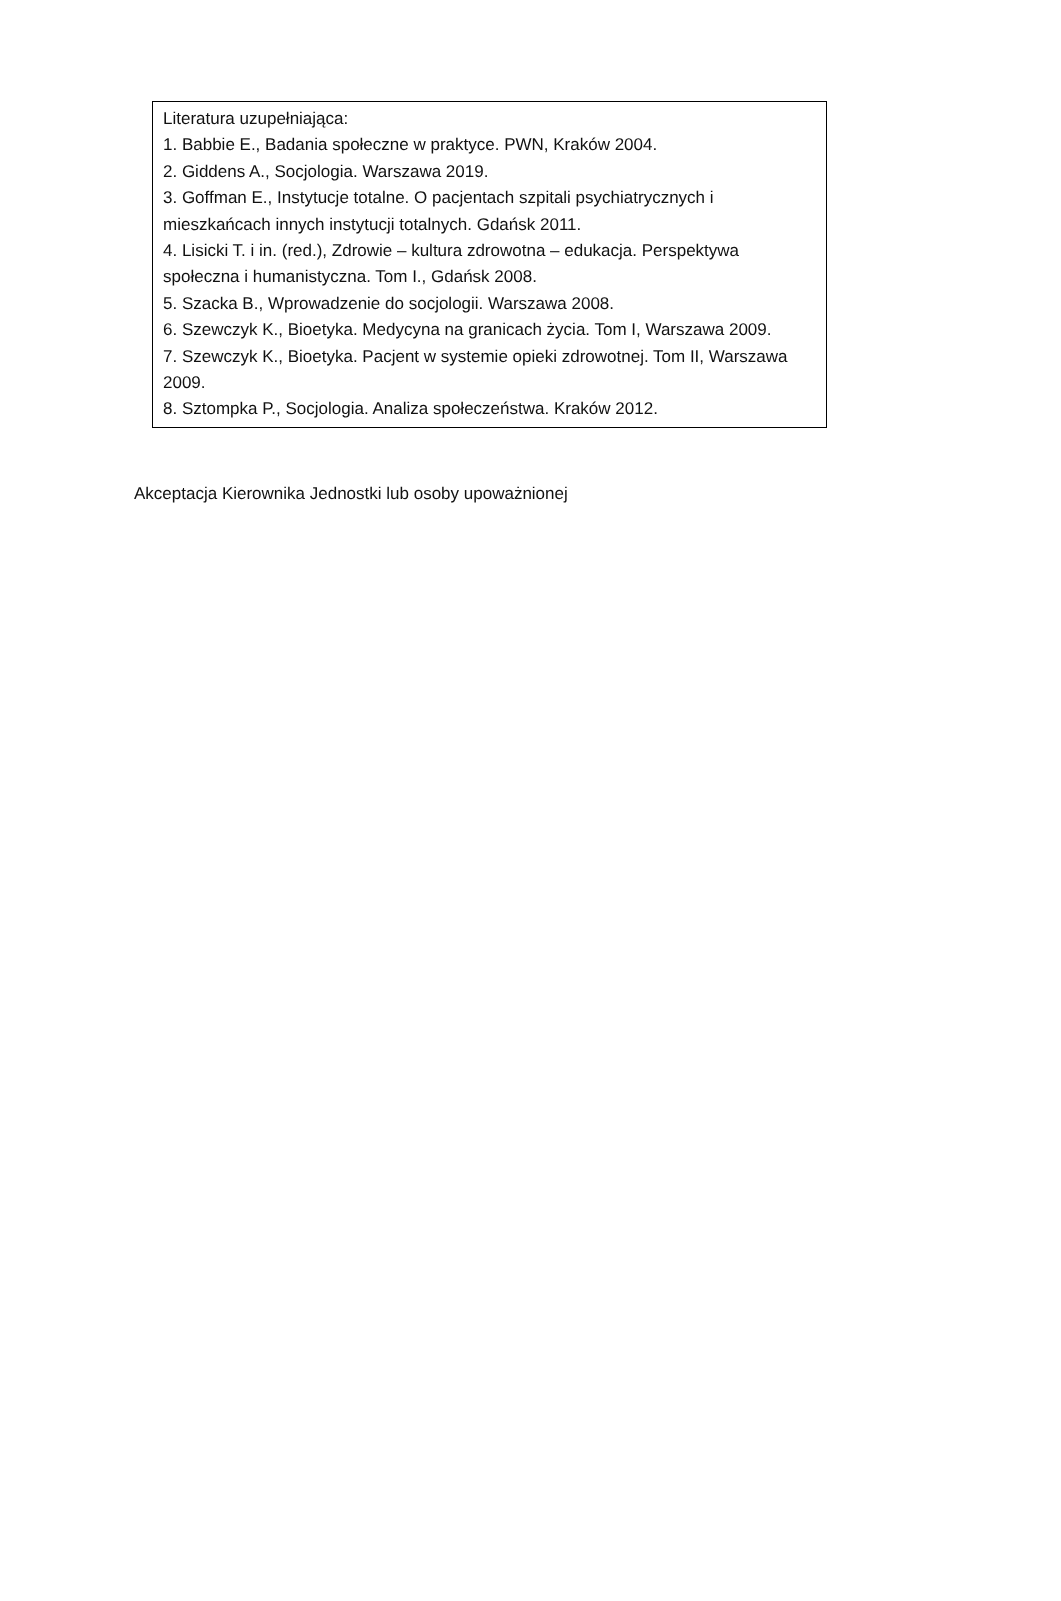| Literatura uzupełniająca: 1. Babbie E., Badania społeczne w praktyce. PWN, Kraków 2004. 2. Giddens A., Socjologia. Warszawa 2019. 3. Goffman E., Instytucje totalne. O pacjentach szpitali psychiatrycznych i mieszkańcach innych instytucji totalnych. Gdańsk 2011. 4. Lisicki T. i in. (red.), Zdrowie – kultura zdrowotna – edukacja. Perspektywa społeczna i humanistyczna. Tom I., Gdańsk 2008. 5. Szacka B., Wprowadzenie do socjologii. Warszawa 2008. 6. Szewczyk K., Bioetyka. Medycyna na granicach życia. Tom I, Warszawa 2009. 7. Szewczyk K., Bioetyka. Pacjent w systemie opieki zdrowotnej. Tom II, Warszawa 2009. 8. Sztompka P., Socjologia. Analiza społeczeństwa. Kraków 2012. |
Akceptacja Kierownika Jednostki lub osoby upoważnionej